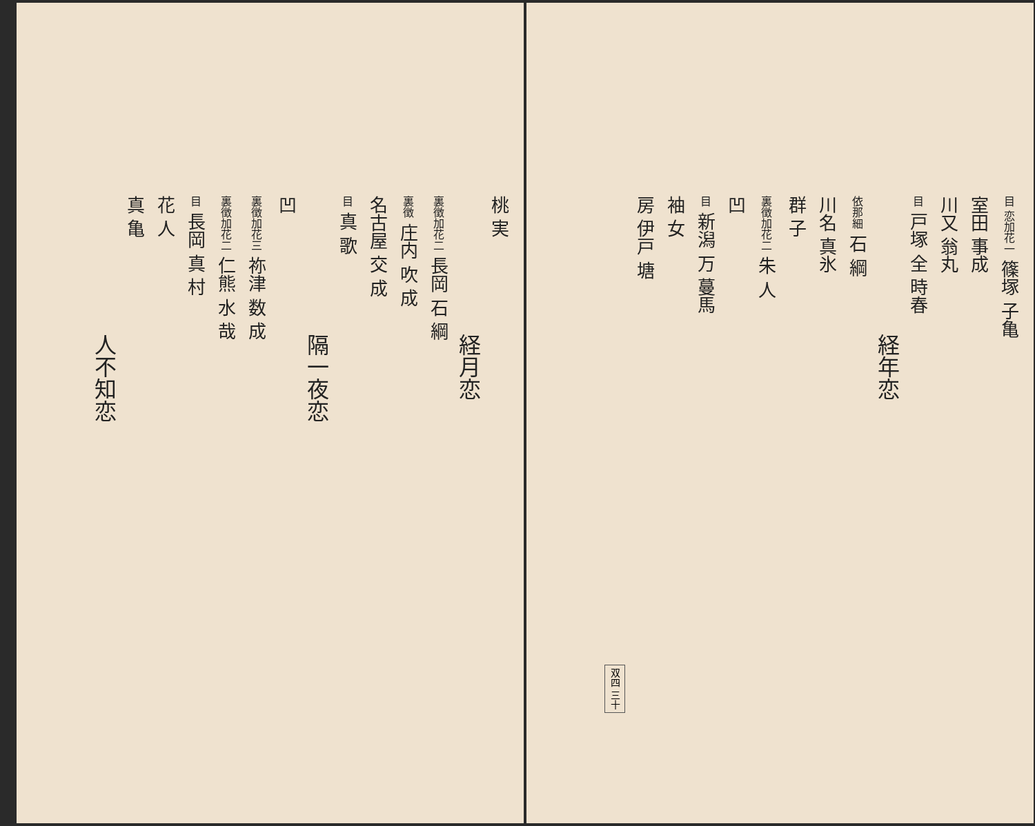目 恋加花一 篠塚 子亀
室田 事成
川又 翁丸
目 戸塚 全 時春
経年恋
依那細 石 綱
川名 真氷
群 子
裏徴加花二 朱 人
凹
目 新潟 万 蔓馬
袖 女
房 伊戸 塘
双四 三十
桃 実
経月恋
裏徴加花二 長岡 石 綱
裏徴 庄内 吹 成
名古屋 交 成
目 真 歌
隔一夜恋
凹
裏徴加花三 祢津 数 成
裏徴加花二 仁熊 水 哉
目 長岡 真 村
花 人
真 亀
人不知恋